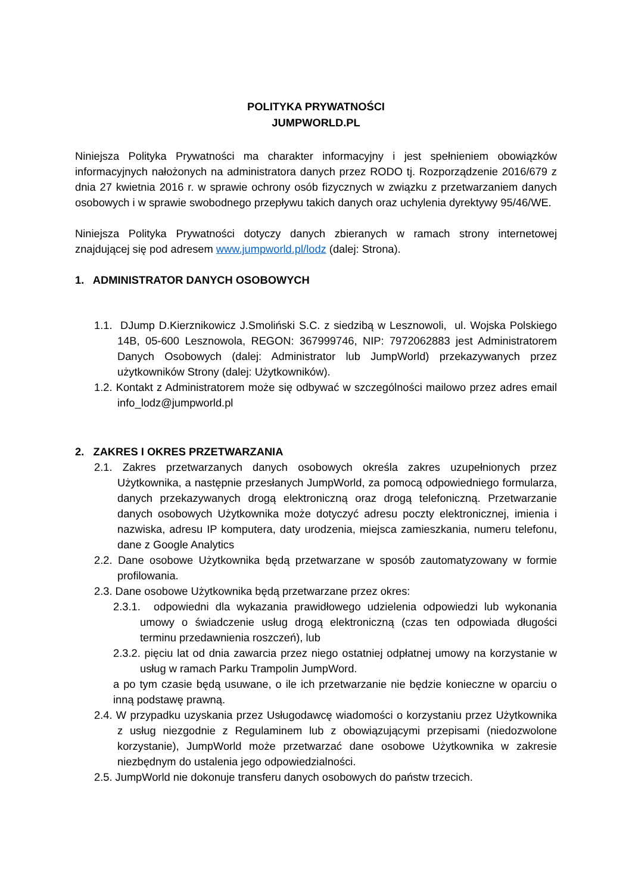POLITYKA PRYWATNOŚCI
JUMPWORLD.PL
Niniejsza Polityka Prywatności ma charakter informacyjny i jest spełnieniem obowiązków informacyjnych nałożonych na administratora danych przez RODO tj. Rozporządzenie 2016/679 z dnia 27 kwietnia 2016 r. w sprawie ochrony osób fizycznych w związku z przetwarzaniem danych osobowych i w sprawie swobodnego przepływu takich danych oraz uchylenia dyrektywy 95/46/WE.
Niniejsza Polityka Prywatności dotyczy danych zbieranych w ramach strony internetowej znajdującej się pod adresem www.jumpworld.pl/lodz (dalej: Strona).
1. ADMINISTRATOR DANYCH OSOBOWYCH
1.1. DJump D.Kierznikowicz J.Smoliński S.C. z siedzibą w Lesznowoli, ul. Wojska Polskiego 14B, 05-600 Lesznowola, REGON: 367999746, NIP: 7972062883 jest Administratorem Danych Osobowych (dalej: Administrator lub JumpWorld) przekazywanych przez użytkowników Strony (dalej: Użytkowników).
1.2. Kontakt z Administratorem może się odbywać w szczególności mailowo przez adres email info_lodz@jumpworld.pl
2. ZAKRES I OKRES PRZETWARZANIA
2.1. Zakres przetwarzanych danych osobowych określa zakres uzupełnionych przez Użytkownika, a następnie przesłanych JumpWorld, za pomocą odpowiedniego formularza, danych przekazywanych drogą elektroniczną oraz drogą telefoniczną. Przetwarzanie danych osobowych Użytkownika może dotyczyć adresu poczty elektronicznej, imienia i nazwiska, adresu IP komputera, daty urodzenia, miejsca zamieszkania, numeru telefonu, dane z Google Analytics
2.2. Dane osobowe Użytkownika będą przetwarzane w sposób zautomatyzowany w formie profilowania.
2.3. Dane osobowe Użytkownika będą przetwarzane przez okres:
2.3.1. odpowiedni dla wykazania prawidłowego udzielenia odpowiedzi lub wykonania umowy o świadczenie usług drogą elektroniczną (czas ten odpowiada długości terminu przedawnienia roszczeń), lub
2.3.2. pięciu lat od dnia zawarcia przez niego ostatniej odpłatnej umowy na korzystanie w usług w ramach Parku Trampolin JumpWord.
a po tym czasie będą usuwane, o ile ich przetwarzanie nie będzie konieczne w oparciu o inną podstawę prawną.
2.4. W przypadku uzyskania przez Usługodawcę wiadomości o korzystaniu przez Użytkownika z usług niezgodnie z Regulaminem lub z obowiązującymi przepisami (niedozwolone korzystanie), JumpWorld może przetwarzać dane osobowe Użytkownika w zakresie niezbędnym do ustalenia jego odpowiedzialności.
2.5. JumpWorld nie dokonuje transferu danych osobowych do państw trzecich.